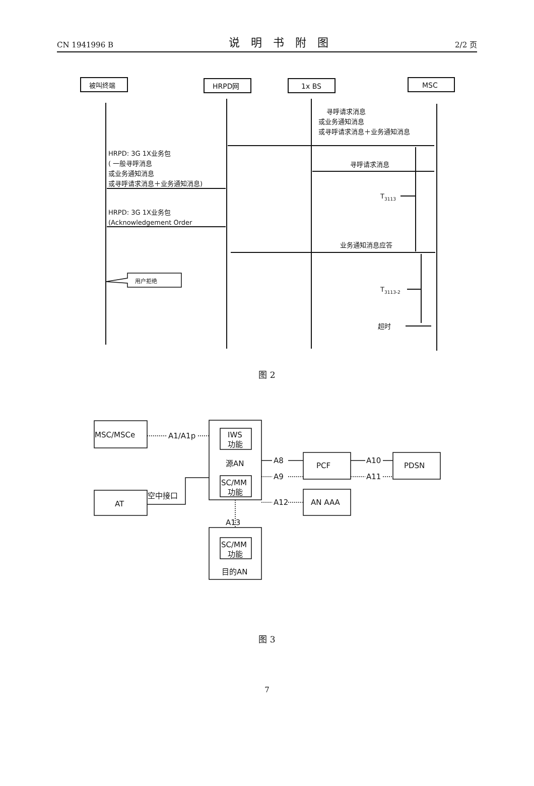CN 1941996 B 说明书附图 2/2 页
被叫终端
HRPD网
1x BS
MSC
寻呼请求消息
或业务通知消息
或寻呼请求消息＋业务通知消息
HRPD: 3G 1X业务包
( 一般寻呼消息
或业务通知消息
或寻呼请求消息＋业务通知消息)
寻呼请求消息
T3113
HRPD: 3G 1X业务包
(Acknowledgement Order
业务通知消息应答
用户拒绝
T3113-2
超时
图 2
MSC/MSCe
A1/A1p
IWS
功能
源AN
A8
A9
PCF
A10
A11
PDSN
空中接口
SC/MM
功能
A12
AN AAA
AT
A13
SC/MM
功能
目的AN
图 3
7